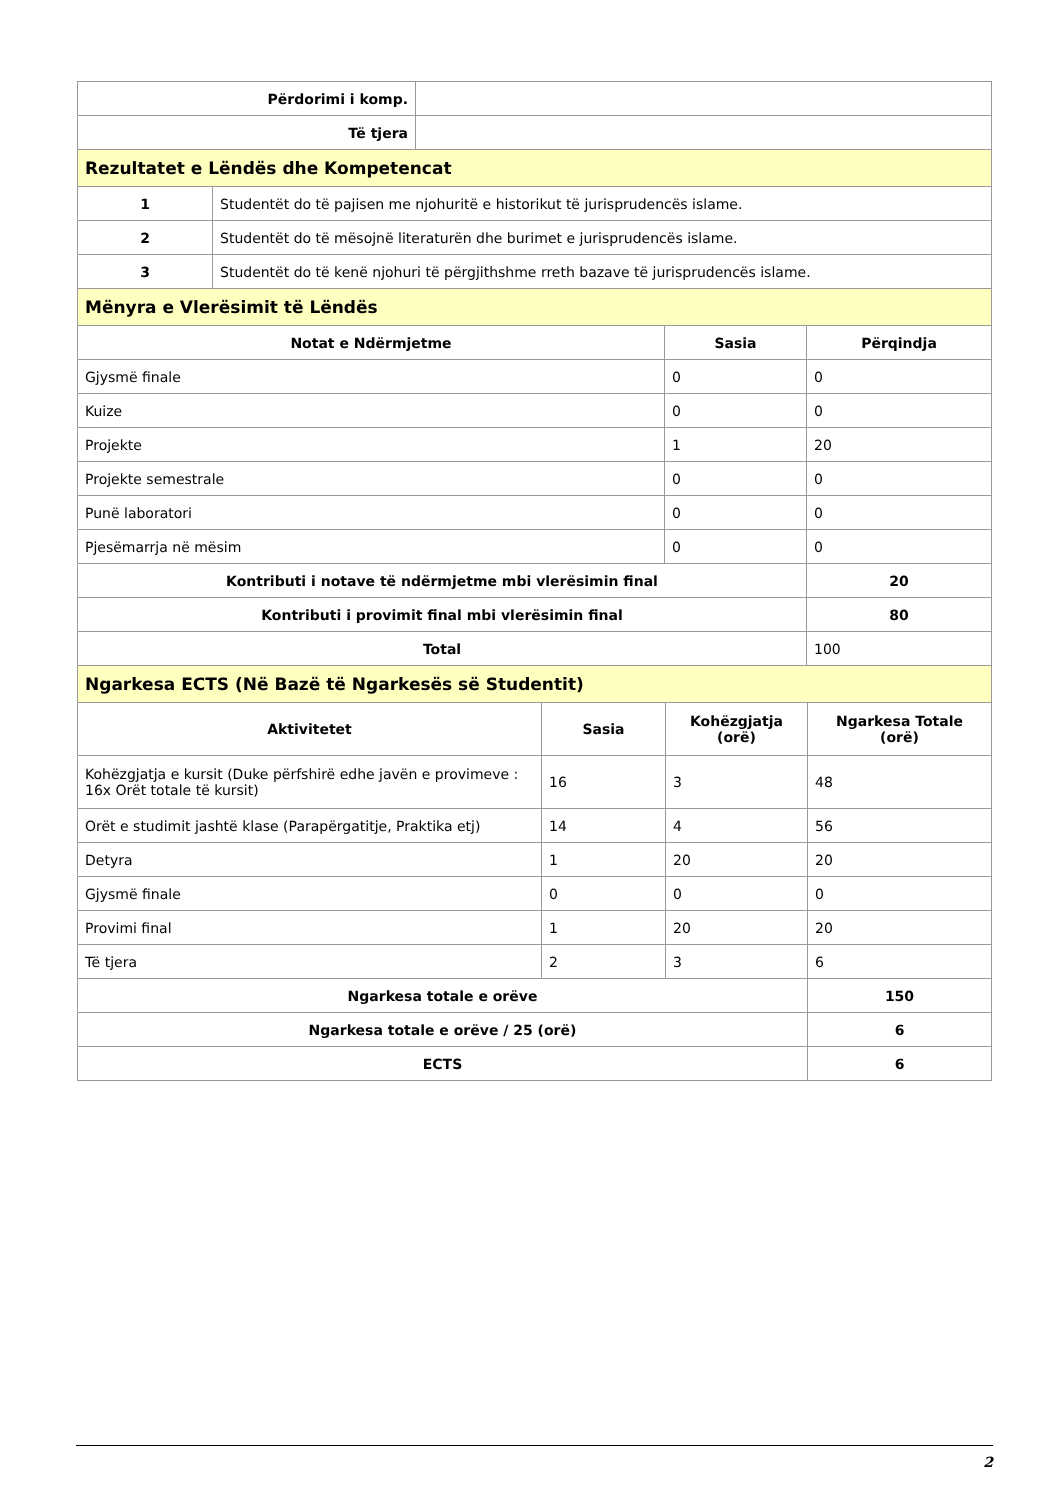| Përdorimi i komp. | |
| Të tjera | |
| Rezultatet e Lëndës dhe Kompetencat |
| 1 | Studentët do të pajisen me njohuritë e historikut të jurisprudencës islame. |
| 2 | Studentët do të mësojnë literaturën dhe burimet e jurisprudencës islame. |
| 3 | Studentët do të kenë njohuri të përgjithshme rreth bazave të jurisprudencës islame. |
| Mënyra e Vlerësimit të Lëndës |
| Notat e Ndërmjetme | Sasia | Përqindja |
| --- | --- | --- |
| Gjysmë finale | 0 | 0 |
| Kuize | 0 | 0 |
| Projekte | 1 | 20 |
| Projekte semestrale | 0 | 0 |
| Punë laboratori | 0 | 0 |
| Pjesëmarrja në mësim | 0 | 0 |
| Kontributi i notave të ndërmjetme mbi vlerësimin final | | 20 |
| Kontributi i provimit final mbi vlerësimin final | | 80 |
| Total | | 100 |
| Ngarkesa ECTS (Në Bazë të Ngarkesës së Studentit) |
| Aktivitetet | Sasia | Kohëzgjatja (orë) | Ngarkesa Totale (orë) |
| --- | --- | --- | --- |
| Kohëzgjatja e kursit (Duke përfshirë edhe javën e provimeve : 16x Orët totale të kursit) | 16 | 3 | 48 |
| Orët e studimit jashtë klase (Parapërgatitje, Praktika etj) | 14 | 4 | 56 |
| Detyra | 1 | 20 | 20 |
| Gjysmë finale | 0 | 0 | 0 |
| Provimi final | 1 | 20 | 20 |
| Të tjera | 2 | 3 | 6 |
| Ngarkesa totale e orëve | | | 150 |
| Ngarkesa totale e orëve / 25 (orë) | | | 6 |
| ECTS | | | 6 |
2